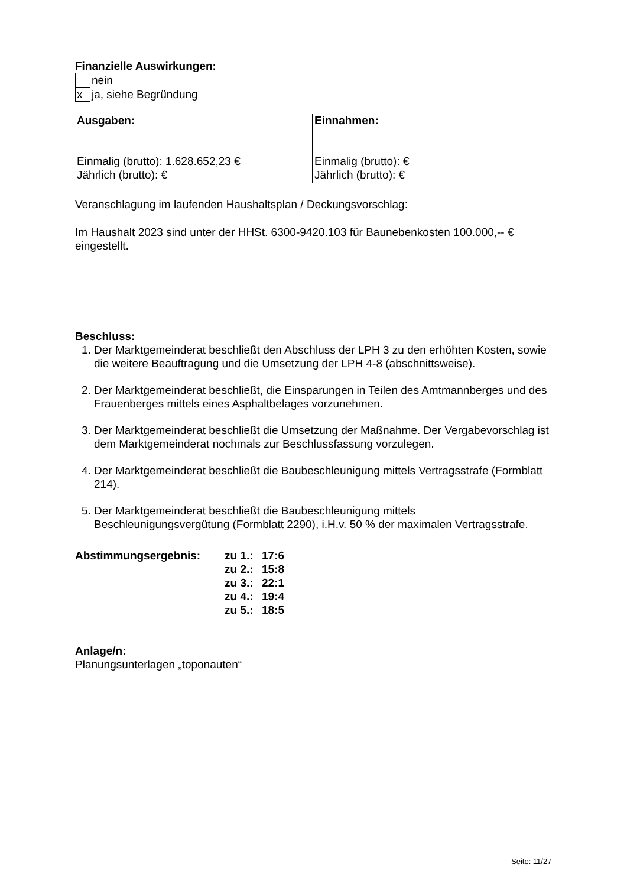Finanzielle Auswirkungen:
| | nein |
| x | ja, siehe Begründung |
Ausgaben:
Einmalig (brutto): 1.628.652,23 €
Jährlich (brutto): €
Einnahmen:
Einmalig (brutto): €
Jährlich (brutto): €
Veranschlagung im laufenden Haushaltsplan / Deckungsvorschlag:
Im Haushalt 2023 sind unter der HHSt. 6300-9420.103 für Baunebenkosten 100.000,-- € eingestellt.
Beschluss:
1. Der Marktgemeinderat beschließt den Abschluss der LPH 3 zu den erhöhten Kosten, sowie die weitere Beauftragung und die Umsetzung der LPH 4-8 (abschnittsweise).
2. Der Marktgemeinderat beschließt, die Einsparungen in Teilen des Amtmannberges und des Frauenberges mittels eines Asphaltbelages vorzunehmen.
3. Der Marktgemeinderat beschließt die Umsetzung der Maßnahme. Der Vergabevorschlag ist dem Marktgemeinderat nochmals zur Beschlussfassung vorzulegen.
4. Der Marktgemeinderat beschließt die Baubeschleunigung mittels Vertragsstrafe (Formblatt 214).
5. Der Marktgemeinderat beschließt die Baubeschleunigung mittels Beschleunigungsvergütung (Formblatt 2290), i.H.v. 50 % der maximalen Vertragsstrafe.
| Abstimmungsergebnis: | zu 1.: | 17:6 |
| | zu 2.: | 15:8 |
| | zu 3.: | 22:1 |
| | zu 4.: | 19:4 |
| | zu 5.: | 18:5 |
Anlage/n:
Planungsunterlagen „toponauten“
Seite: 11/27